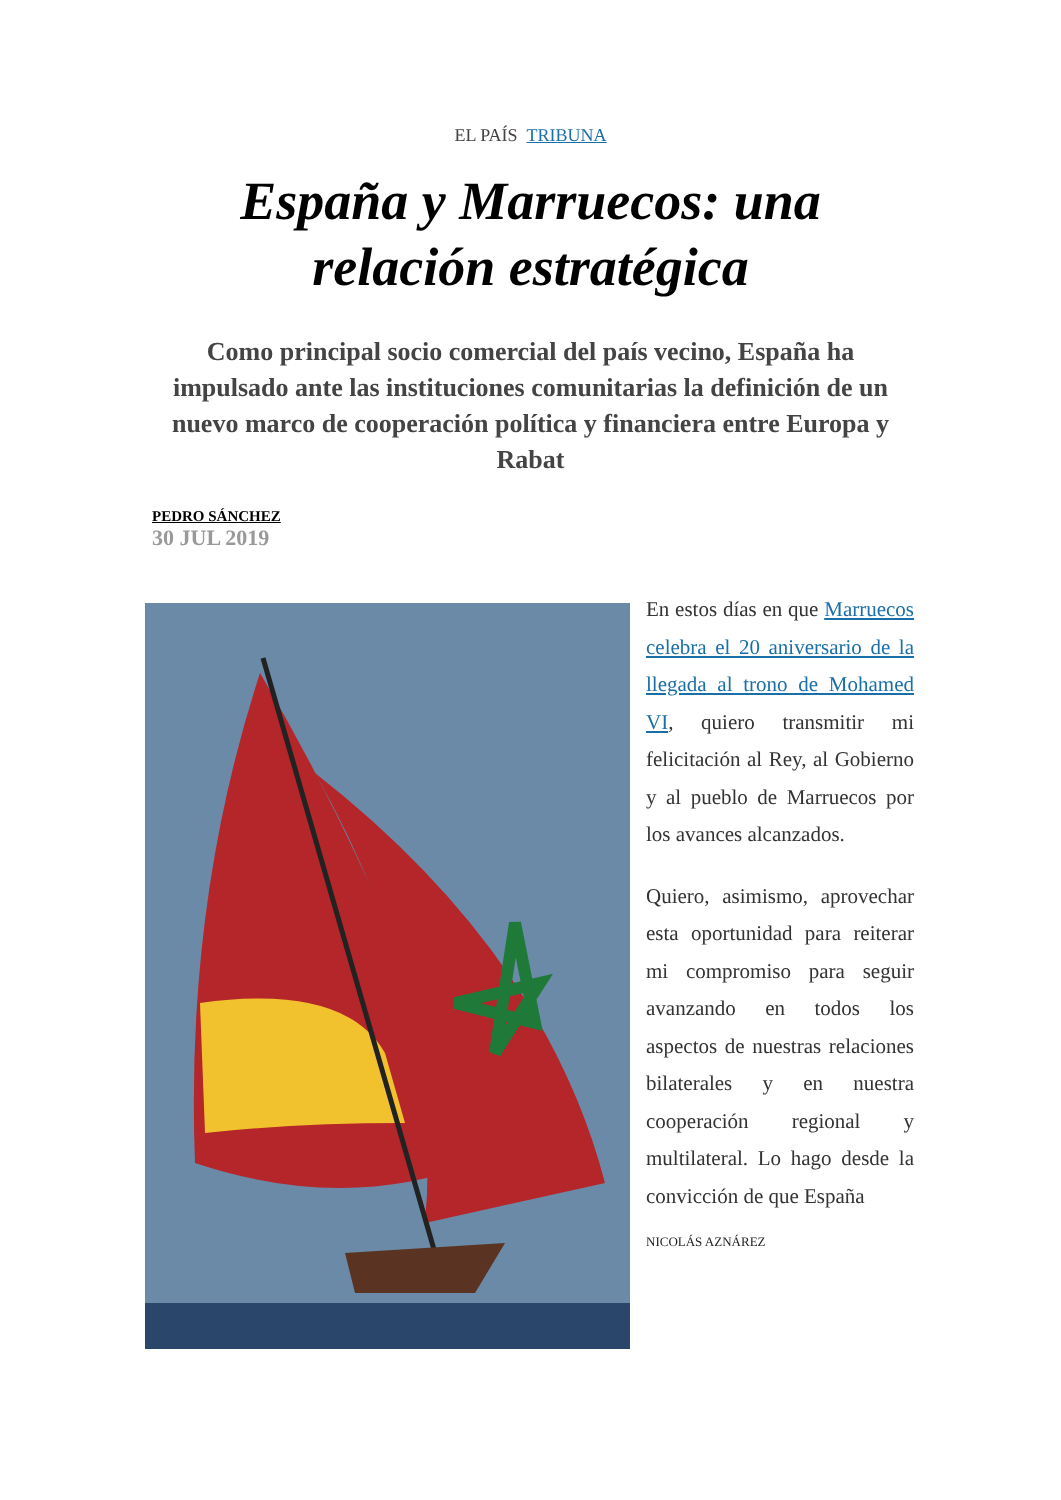EL PAÍS TRIBUNA
España y Marruecos: una relación estratégica
Como principal socio comercial del país vecino, España ha impulsado ante las instituciones comunitarias la definición de un nuevo marco de cooperación política y financiera entre Europa y Rabat
PEDRO SÁNCHEZ
30 JUL 2019
En estos días en que Marruecos celebra el 20 aniversario de la llegada al trono de Mohamed VI, quiero transmitir mi felicitación al Rey, al Gobierno y al pueblo de Marruecos por los avances alcanzados.
Quiero, asimismo, aprovechar esta oportunidad para reiterar mi compromiso para seguir avanzando en todos los aspectos de nuestras relaciones bilaterales y en nuestra cooperación regional y multilateral. Lo hago desde la convicción de que España
NICOLÁS AZNÁREZ